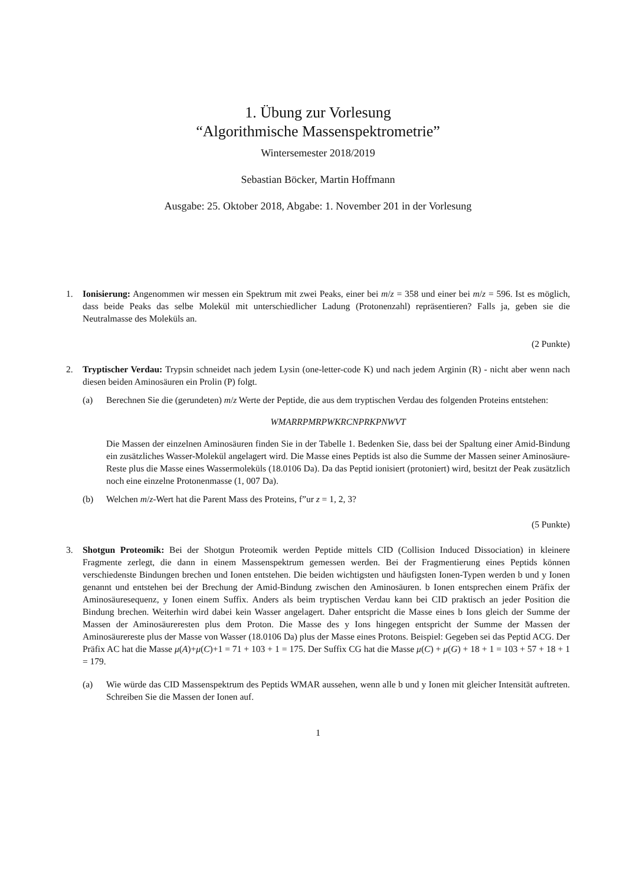1. Übung zur Vorlesung
“Algorithmische Massenspektrometrie”
Wintersemester 2018/2019
Sebastian Böcker, Martin Hoffmann
Ausgabe: 25. Oktober 2018, Abgabe: 1. November 201 in der Vorlesung
1. Ionisierung: Angenommen wir messen ein Spektrum mit zwei Peaks, einer bei m/z = 358 und einer bei m/z = 596. Ist es möglich, dass beide Peaks das selbe Molekül mit unterschiedlicher Ladung (Protonenzahl) repräsentieren? Falls ja, geben sie die Neutralmasse des Moleküls an.
(2 Punkte)
2. Tryptischer Verdau: Trypsin schneidet nach jedem Lysin (one-letter-code K) und nach jedem Arginin (R) - nicht aber wenn nach diesen beiden Aminosäuren ein Prolin (P) folgt.
(a) Berechnen Sie die (gerundeten) m/z Werte der Peptide, die aus dem tryptischen Verdau des folgenden Proteins entstehen:
WMARRPMRPWKRCNPRKPNWVT
Die Massen der einzelnen Aminosäuren finden Sie in der Tabelle 1. Bedenken Sie, dass bei der Spaltung einer Amid-Bindung ein zusätzliches Wasser-Molekül angelagert wird. Die Masse eines Peptids ist also die Summe der Massen seiner Aminosäure-Reste plus die Masse eines Wassermoleküls (18.0106 Da). Da das Peptid ionisiert (protoniert) wird, besitzt der Peak zusätzlich noch eine einzelne Protonenmasse (1, 007 Da).
(b) Welchen m/z-Wert hat die Parent Mass des Proteins, f”ur z = 1, 2, 3?
(5 Punkte)
3. Shotgun Proteomik: Bei der Shotgun Proteomik werden Peptide mittels CID (Collision Induced Dissociation) in kleinere Fragmente zerlegt, die dann in einem Massenspektrum gemessen werden. Bei der Fragmentierung eines Peptids können verschiedenste Bindungen brechen und Ionen entstehen. Die beiden wichtigsten und häufigsten Ionen-Typen werden b und y Ionen genannt und entstehen bei der Brechung der Amid-Bindung zwischen den Aminosäuren. b Ionen entsprechen einem Präfix der Aminosäuresequenz, y Ionen einem Suffix. Anders als beim tryptischen Verdau kann bei CID praktisch an jeder Position die Bindung brechen. Weiterhin wird dabei kein Wasser angelagert. Daher entspricht die Masse eines b Ions gleich der Summe der Massen der Aminosäureresten plus dem Proton. Die Masse des y Ions hingegen entspricht der Summe der Massen der Aminosäurereste plus der Masse von Wasser (18.0106 Da) plus der Masse eines Protons. Beispiel: Gegeben sei das Peptid ACG. Der Präfix AC hat die Masse μ(A)+μ(C)+1 = 71 + 103 + 1 = 175. Der Suffix CG hat die Masse μ(C) + μ(G) + 18 + 1 = 103 + 57 + 18 + 1 = 179.
(a) Wie würde das CID Massenspektrum des Peptids WMAR aussehen, wenn alle b und y Ionen mit gleicher Intensität auftreten. Schreiben Sie die Massen der Ionen auf.
1